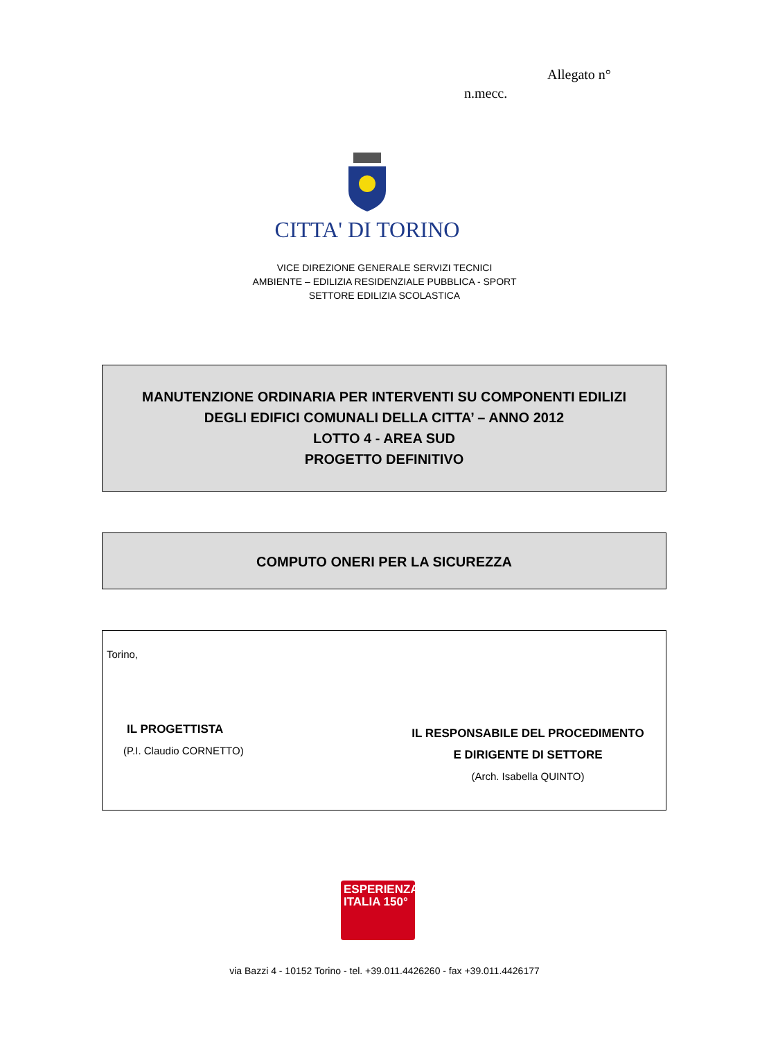Allegato n°
n.mecc.
CITTA' DI TORINO
VICE DIREZIONE GENERALE SERVIZI TECNICI
AMBIENTE – EDILIZIA RESIDENZIALE PUBBLICA - SPORT
SETTORE EDILIZIA SCOLASTICA
MANUTENZIONE ORDINARIA PER INTERVENTI SU COMPONENTI EDILIZI
DEGLI EDIFICI COMUNALI DELLA CITTA’ – ANNO 2012
LOTTO 4 - AREA SUD
PROGETTO DEFINITIVO
COMPUTO ONERI PER LA SICUREZZA
Torino,
IL PROGETTISTA
(P.I. Claudio CORNETTO)
IL RESPONSABILE DEL PROCEDIMENTO
E DIRIGENTE DI SETTORE
(Arch. Isabella QUINTO)
ESPERIENZA
ITALIA 150°
via Bazzi 4 - 10152 Torino - tel. +39.011.4426260 - fax +39.011.4426177